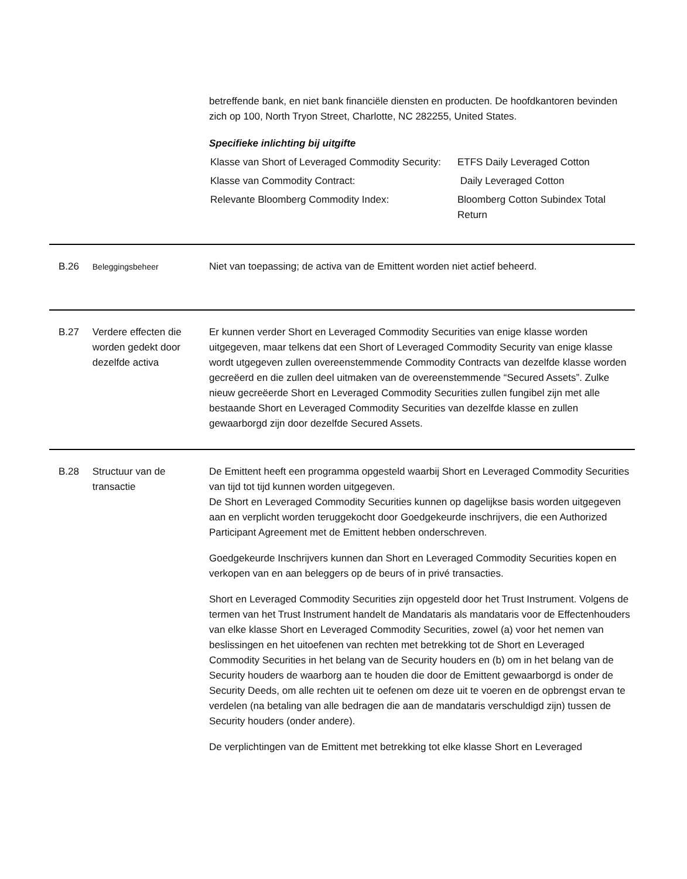betreffende bank, en niet bank financiële diensten en producten. De hoofdkantoren bevinden zich op 100, North Tryon Street, Charlotte, NC 282255, United States.
Specifieke inlichting bij uitgifte
| Klasse van Short of Leveraged Commodity Security: | ETFS Daily Leveraged Cotton |
| Klasse van Commodity Contract: | Daily Leveraged Cotton |
| Relevante Bloomberg Commodity Index: | Bloomberg Cotton Subindex Total Return |
B.26
Beleggingsbeheer
Niet van toepassing; de activa van de Emittent worden niet actief beheerd.
B.27 Verdere effecten die worden gedekt door dezelfde activa
Er kunnen verder Short en Leveraged Commodity Securities van enige klasse worden uitgegeven, maar telkens dat een Short of Leveraged Commodity Security van enige klasse wordt utgegeven zullen overeenstemmende Commodity Contracts van dezelfde klasse worden gecreëerd en die zullen deel uitmaken van de overeenstemmende “Secured Assets”. Zulke nieuw gecreëerde Short en Leveraged Commodity Securities zullen fungibel zijn met alle bestaande Short en Leveraged Commodity Securities van dezelfde klasse en zullen gewaarborgd zijn door dezelfde Secured Assets.
B.28 Structuur van de transactie
De Emittent heeft een programma opgesteld waarbij Short en Leveraged Commodity Securities van tijd tot tijd kunnen worden uitgegeven.
De Short en Leveraged Commodity Securities kunnen op dagelijkse basis worden uitgegeven aan en verplicht worden teruggekocht door Goedgekeurde inschrijvers, die een Authorized Participant Agreement met de Emittent hebben onderschreven.
Goedgekeurde Inschrijvers kunnen dan Short en Leveraged Commodity Securities kopen en verkopen van en aan beleggers op de beurs of in privé transacties.
Short en Leveraged Commodity Securities zijn opgesteld door het Trust Instrument. Volgens de termen van het Trust Instrument handelt de Mandataris als mandataris voor de Effectenhouders van elke klasse Short en Leveraged Commodity Securities, zowel (a) voor het nemen van beslissingen en het uitoefenen van rechten met betrekking tot de Short en Leveraged Commodity Securities in het belang van de Security houders en (b) om in het belang van de Security houders de waarborg aan te houden die door de Emittent gewaarborgd is onder de Security Deeds, om alle rechten uit te oefenen om deze uit te voeren en de opbrengst ervan te verdelen (na betaling van alle bedragen die aan de mandataris verschuldigd zijn) tussen de Security houders (onder andere).
De verplichtingen van de Emittent met betrekking tot elke klasse Short en Leveraged